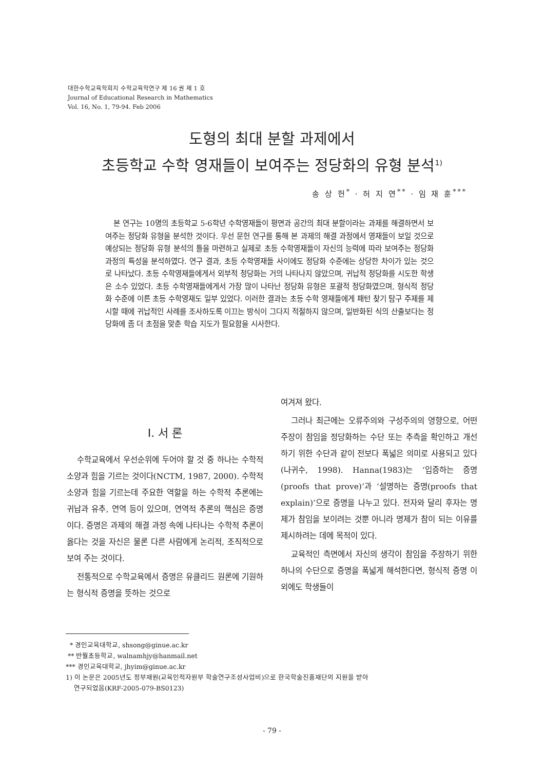대한수학교육학회지 수학교육학연구 제 16 권 제 1 호
Journal of Educational Research in Mathematics
Vol. 16, No. 1, 79-94. Feb 2006
도형의 최대 분할 과제에서
초등학교 수학 영재들이 보여주는 정당화의 유형 분석<sup>1)</sup>
송 상 헌<sup>*</sup> · 허 지 연<sup>**</sup> · 임 재 훈<sup>***</sup>
본 연구는 10명의 초등학교 5-6학년 수학영재들이 평면과 공간의 최대 분할이라는 과제를 해결하면서 보여주는 정당화 유형을 분석한 것이다. 우선 문헌 연구를 통해 본 과제의 해결 과정에서 영재들이 보일 것으로 예상되는 정당화 유형 분석의 틀을 마련하고 실제로 초등 수학영재들이 자신의 능력에 따라 보여주는 정당화 과정의 특성을 분석하였다. 연구 결과, 초등 수학영재들 사이에도 정당화 수준에는 상당한 차이가 있는 것으로 나타났다. 초등 수학영재들에게서 외부적 정당화는 거의 나타나지 않았으며, 귀납적 정당화를 시도한 학생은 소수 있었다. 초등 수학영재들에게서 가장 많이 나타난 정당화 유형은 포괄적 정당화였으며, 형식적 정당화 수준에 이른 초등 수학영재도 일부 있었다. 이러한 결과는 초등 수학 영재들에게 패턴 찾기 탐구 주제를 제시할 때에 귀납적인 사례를 조사하도록 이끄는 방식이 그다지 적절하지 않으며, 일반화된 식의 산출보다는 정당화에 좀 더 초점을 맞춘 학습 지도가 필요함을 시사한다.
I. 서 론
수학교육에서 우선순위에 두어야 할 것 중 하나는 수학적 소양과 힘을 기르는 것이다(NCTM, 1987, 2000). 수학적 소양과 힘을 기르는데 주요한 역할을 하는 수학적 추론에는 귀납과 유추, 연역 등이 있으며, 연역적 추론의 핵심은 증명이다. 증명은 과제의 해결 과정 속에 나타나는 수학적 추론이 옳다는 것을 자신은 물론 다른 사람에게 논리적, 조직적으로 보여 주는 것이다.
전통적으로 수학교육에서 증명은 유클리드 원론에 기원하는 형식적 증명을 뜻하는 것으로
여겨져 왔다.
그러나 최근에는 오류주의와 구성주의의 영향으로, 어떤 주장이 참임을 정당화하는 수단 또는 추측을 확인하고 개선하기 위한 수단과 같이 전보다 폭넓은 의미로 사용되고 있다(나귀수, 1998). Hanna(1983)는 ‘입증하는 증명(proofs that prove)’과 ‘설명하는 증명(proofs that explain)’으로 증명을 나누고 있다. 전자와 달리 후자는 명제가 참임을 보이려는 것뿐 아니라 명제가 참이 되는 이유를 제시하려는 데에 목적이 있다.
교육적인 측면에서 자신의 생각이 참임을 주장하기 위한 하나의 수단으로 증명을 폭넓게 해석한다면, 형식적 증명 이외에도 학생들이
* 경인교육대학교, shsong@ginue.ac.kr
** 반월초등학교, walnamhjy@hanmail.net
*** 경인교육대학교, jhyim@ginue.ac.kr
1) 이 논문은 2005년도 정부재원(교육인적자원부 학술연구조성사업비)으로 한국학술진흥재단의 지원을 받아
연구되었음(KRF-2005-079-BS0123)
- 79 -